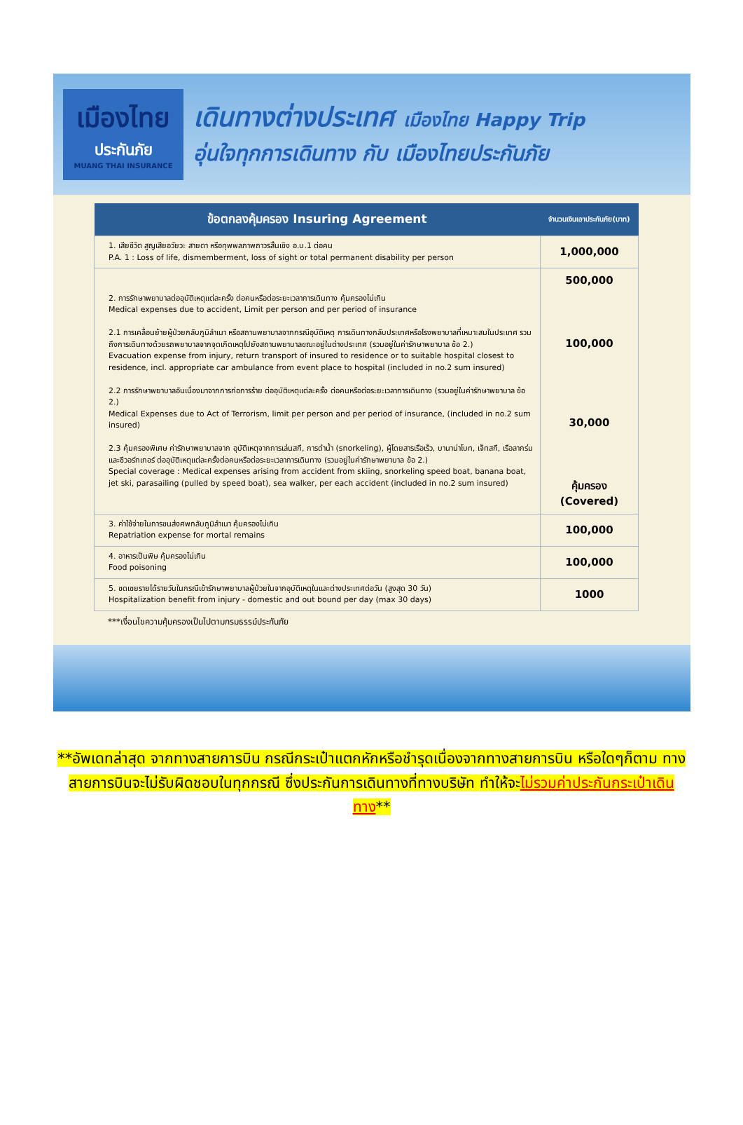เมืองไทย
ประกันภัย
MUANG THAI INSURANCE
เดินทางต่างประเทศ เมืองไทย Happy Trip
อุ่นใจทุกการเดินทาง กับ เมืองไทยประกันภัย
| ข้อตกลงคุ้มครอง Insuring Agreement | จำนวนเงินเอาประกันภัย(บาท) |
| --- | --- |
| 1. เสียชีวิต สูญเสียอวัยวะ สายตา หรือทุพพลภาพถาวรสิ้นเชิง อ.บ.1 ต่อคน P.A. 1 : Loss of life, dismemberment, loss of sight or total permanent disability per person | 1,000,000 |
| 2. การรักษาพยาบาลต่ออุบัติเหตุแต่ละครั้ง ต่อคนหรือต่อระยะเวลาการเดินทาง คุ้มครองไม่เกิน Medical expenses due to accident, Limit per person and per period of insurance 2.1 การเคลื่อนย้ายผู้ป่วยกลับภูมิลำเนา หรือสถานพยาบาลจากกรณีอุบัติเหตุ การเดินทางกลับประเทศหรือโรงพยาบาลที่เหมาะสมในประเทศ รวมถึงการเดินทางด้วยรถพยาบาลจากจุดเกิดเหตุไปยังสถานพยาบาลขณะอยู่ในต่างประเทศ (รวมอยู่ในค่ารักษาพยาบาล ข้อ 2.) Evacuation expense from injury, return transport of insured to residence or to suitable hospital closest to residence, incl. appropriate car ambulance from event place to hospital (included in no.2 sum insured) 2.2 การรักษาพยาบาลอันเนื่องมาจากการก่อการร้าย ต่ออุบัติเหตุแต่ละครั้ง ต่อคนหรือต่อระยะเวลาการเดินทาง (รวมอยู่ในค่ารักษาพยาบาล ข้อ 2.) Medical Expenses due to Act of Terrorism, limit per person and per period of insurance, (included in no.2 sum insured) 2.3 คุ้มครองพิเศษ ค่ารักษาพยาบาลจาก อุบัติเหตุจากการเล่นสกี, การดำน้ำ (snorkeling), ผู้โดยสารเรือเร็ว, บานาน่าโบท, เจ็ทสกี, เรือลากร่มและซีวอร์กเกอร์ ต่ออุบัติเหตุแต่ละครั้งต่อคนหรือต่อระยะเวลาการเดินทาง (รวมอยู่ในค่ารักษาพยาบาล ข้อ 2.) Special coverage : Medical expenses arising from accident from skiing, snorkeling speed boat, banana boat, jet ski, parasailing (pulled by speed boat), sea walker, per each accident (included in no.2 sum insured) | 500,000 100,000 30,000 คุ้มครอง (Covered) |
| 3. ค่าใช้จ่ายในการขนส่งศพกลับภูมิลำเนา คุ้มครองไม่เกิน Repatriation expense for mortal remains | 100,000 |
| 4. อาหารเป็นพิษ คุ้มครองไม่เกิน Food poisoning | 100,000 |
| 5. ชดเชยรายได้รายวันในกรณีเข้ารักษาพยาบาลผู้ป่วยในจากอุบัติเหตุในและต่างประเทศต่อวัน (สูงสุด 30 วัน) Hospitalization benefit from injury - domestic and out bound per day (max 30 days) | 1000 |
***เงื่อนไขความคุ้มครองเป็นไปตามกรมธรรม์ประกันภัย
**อัพเดทล่าสุด จากทางสายการบิน กรณีกระเป๋าแตกหักหรือชำรุดเนื่องจากทางสายการบิน หรือใดๆก็ตาม ทางสายการบินจะไม่รับผิดชอบในทุกกรณี ซึ่งประกันการเดินทางที่ทางบริษัท ทำให้จะไม่รวมค่าประกันกระเป๋าเดินทาง**